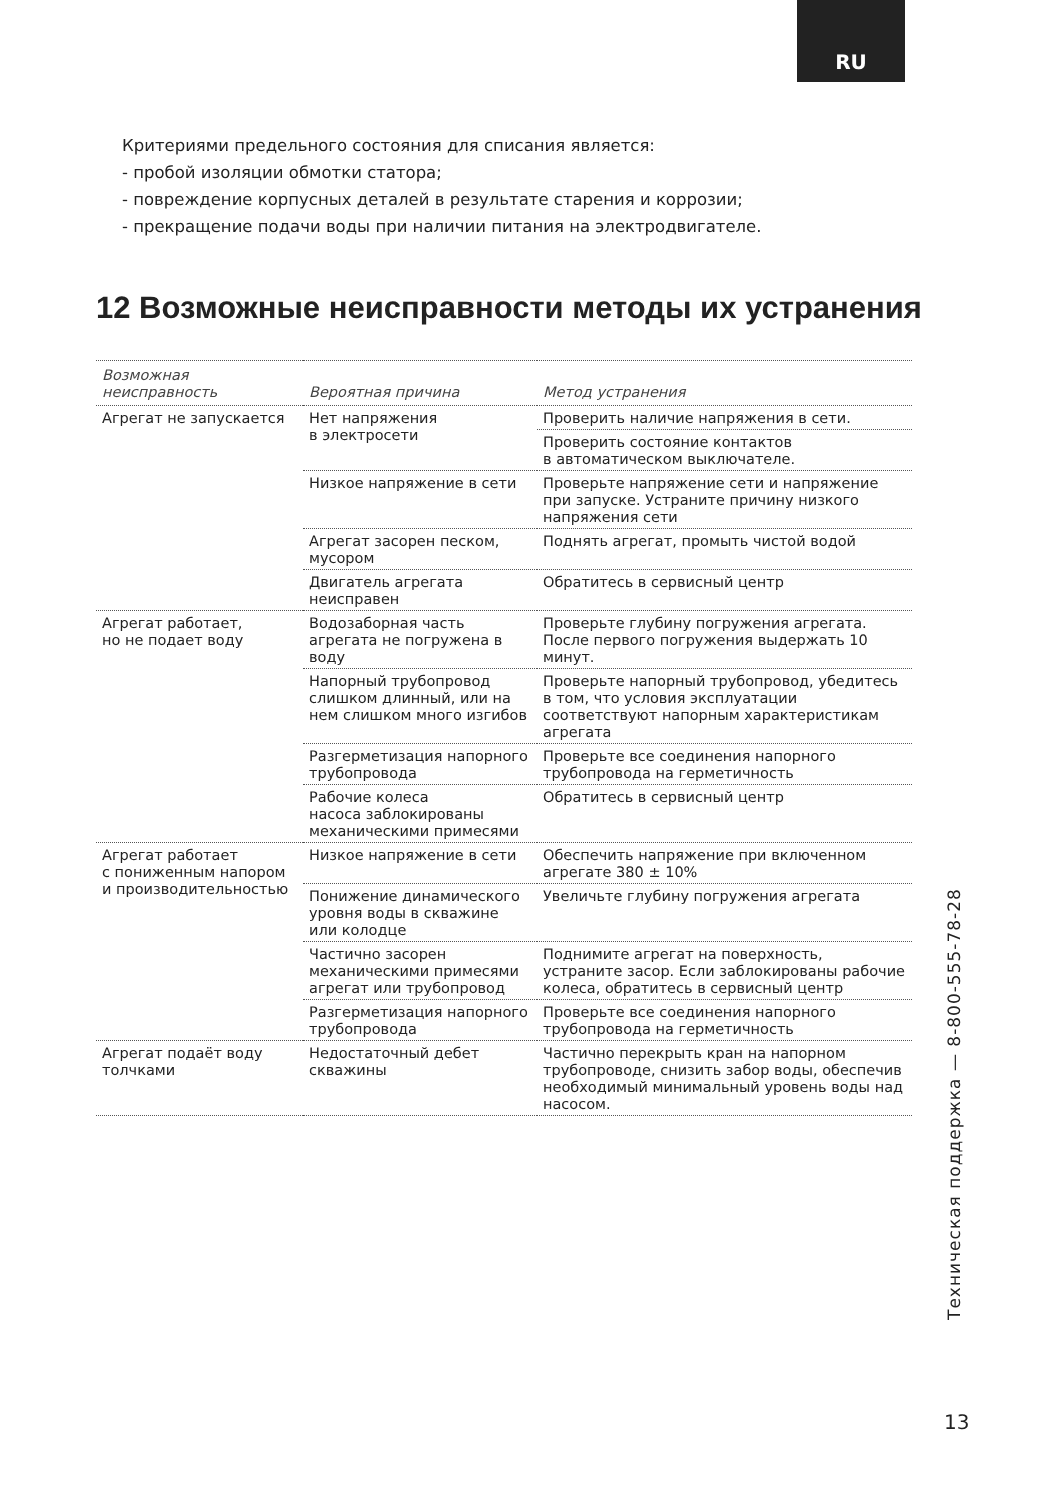RU
Критериями предельного состояния для списания является:
- пробой изоляции обмотки статора;
- повреждение корпусных деталей в результате старения и коррозии;
- прекращение подачи воды при наличии питания на электродвигателе.
12 Возможные неисправности методы их устранения
| Возможная неисправность | Вероятная причина | Метод устранения |
| --- | --- | --- |
| Агрегат не запускается | Нет напряжения в электросети | Проверить наличие напряжения в сети. |
| | | Проверить состояние контактов в автоматическом выключателе. |
| | Низкое напряжение в сети | Проверьте напряжение сети и напряжение при запуске. Устраните причину низкого напряжения сети |
| | Агрегат засорен песком, мусором | Поднять агрегат, промыть чистой водой |
| | Двигатель агрегата неисправен | Обратитесь в сервисный центр |
| Агрегат работает, но не подает воду | Водозаборная часть агрегата не погружена в воду | Проверьте глубину погружения агрегата. После первого погружения выдержать 10 минут. |
| | Напорный трубопровод слишком длинный, или на нем слишком много изгибов | Проверьте напорный трубопровод, убедитесь в том, что условия эксплуатации соответствуют напорным характеристикам агрегата |
| | Разгерметизация напорного трубопровода | Проверьте все соединения напорного трубопровода на герметичность |
| | Рабочие колеса насоса заблокированы механическими примесями | Обратитесь в сервисный центр |
| Агрегат работает с пониженным напором и производительностью | Низкое напряжение в сети | Обеспечить напряжение при включенном агрегате 380 ± 10% |
| | Понижение динамического уровня воды в скважине или колодце | Увеличьте глубину погружения агрегата |
| | Частично засорен механическими примесями агрегат или трубопровод | Поднимите агрегат на поверхность, устраните засор. Если заблокированы рабочие колеса, обратитесь в сервисный центр |
| | Разгерметизация напорного трубопровода | Проверьте все соединения напорного трубопровода на герметичность |
| Агрегат подаёт воду толчками | Недостаточный дебет скважины | Частично перекрыть кран на напорном трубопроводе, снизить забор воды, обеспечив необходимый минимальный уровень воды над насосом. |
Техническая поддержка — 8-800-555-78-28
13